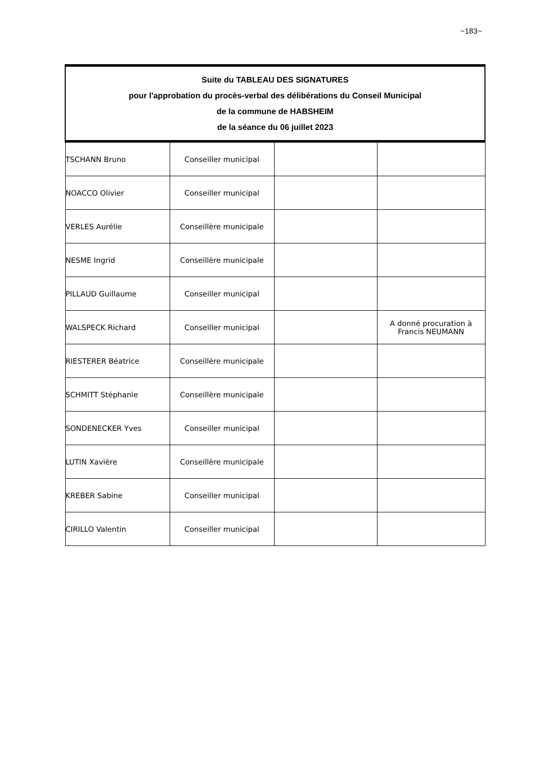~183~
| Suite du TABLEAU DES SIGNATURES pour l'approbation du procès-verbal des délibérations du Conseil Municipal de la commune de HABSHEIM de la séance du 06 juillet 2023 | | | |
| --- | --- | --- | --- |
| TSCHANN Bruno | Conseiller municipal | | |
| NOACCO Olivier | Conseiller municipal | | |
| VERLES Aurélie | Conseillère municipale | | |
| NESME Ingrid | Conseillère municipale | | |
| PILLAUD Guillaume | Conseiller municipal | | |
| WALSPECK Richard | Conseiller municipal | | A donné procuration à Francis NEUMANN |
| RIESTERER Béatrice | Conseillère municipale | | |
| SCHMITT Stéphanie | Conseillère municipale | | |
| SONDENECKER Yves | Conseiller municipal | | |
| LUTIN Xavière | Conseillère municipale | | |
| KREBER Sabine | Conseiller municipal | | |
| CIRILLO Valentin | Conseiller municipal | | |